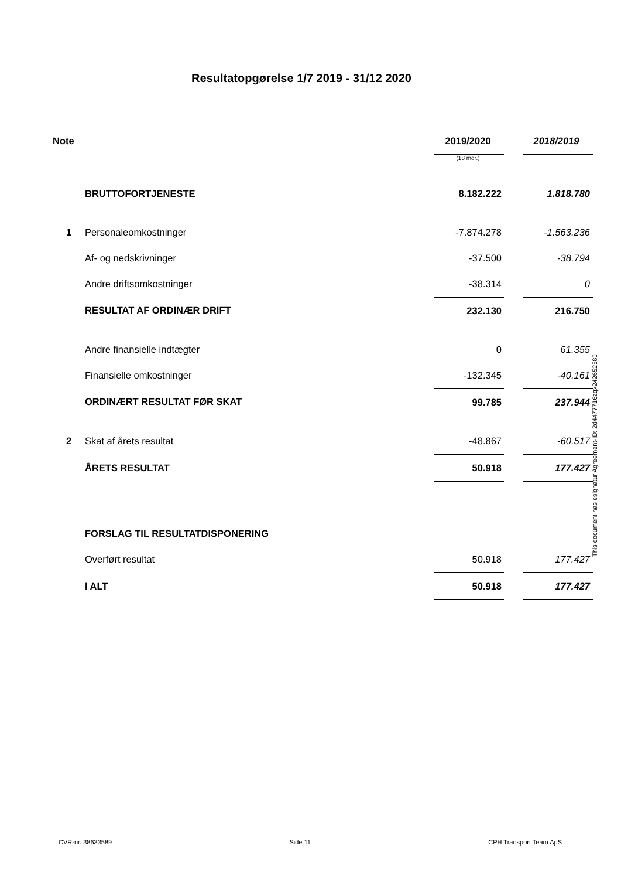Resultatopgørelse 1/7 2019 - 31/12 2020
| Note | | 2019/2020 | | 2018/2019 |
| | | (18 mdr.) | | |
| | BRUTTOFORTJENESTE | 8.182.222 | | 1.818.780 |
| 1 | Personaleomkostninger | -7.874.278 | | -1.563.236 |
| | Af- og nedskrivninger | -37.500 | | -38.794 |
| | Andre driftsomkostninger | -38.314 | | 0 |
| | RESULTAT AF ORDINÆR DRIFT | 232.130 | | 216.750 |
| | Andre finansielle indtægter | 0 | | 61.355 |
| | Finansielle omkostninger | -132.345 | | -40.161 |
| | ORDINÆRT RESULTAT FØR SKAT | 99.785 | | 237.944 |
| 2 | Skat af årets resultat | -48.867 | | -60.517 |
| | ÅRETS RESULTAT | 50.918 | | 177.427 |
| | FORSLAG TIL RESULTATDISPONERING | | | |
| | Overført resultat | 50.918 | | 177.427 |
| | I ALT | 50.918 | | 177.427 |
This document has esignatur Agreement-ID: 2d4477716zqx242652580
CVR-nr. 38633589 Side 11 CPH Transport Team ApS